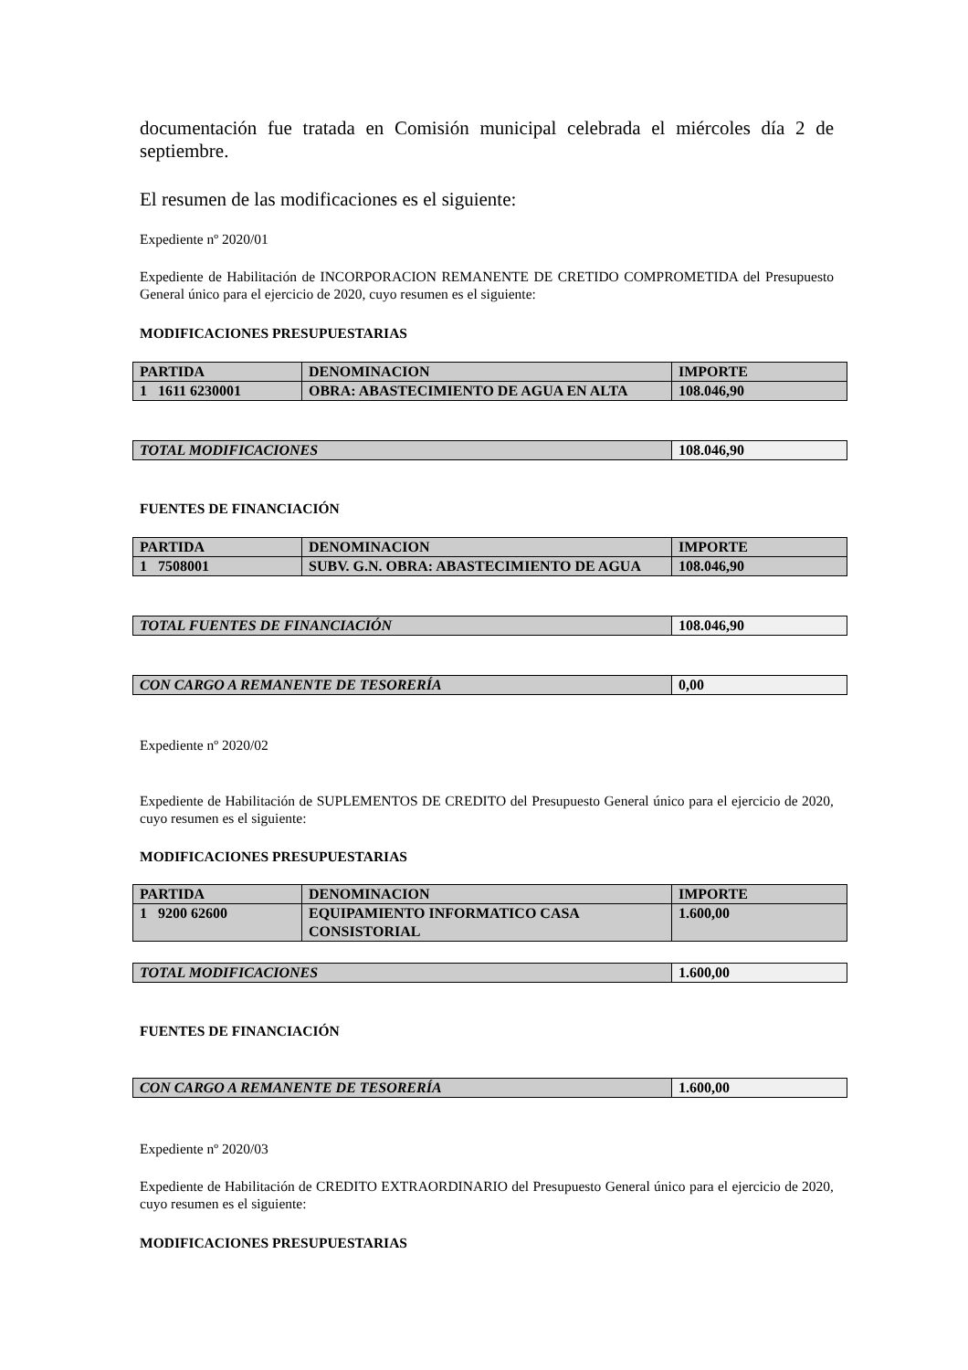documentación fue tratada en Comisión municipal celebrada el miércoles día 2 de septiembre.
El resumen de las modificaciones es el siguiente:
Expediente nº 2020/01
Expediente de Habilitación de INCORPORACION REMANENTE DE CRETIDO COMPROMETIDA del Presupuesto General único para el ejercicio de 2020, cuyo resumen es el siguiente:
MODIFICACIONES PRESUPUESTARIAS
| PARTIDA | DENOMINACION | IMPORTE |
| 1 1611 6230001 | OBRA: ABASTECIMIENTO DE AGUA EN ALTA | 108.046,90 |
| TOTAL MODIFICACIONES | 108.046,90 |
FUENTES DE FINANCIACIÓN
| PARTIDA | DENOMINACION | IMPORTE |
| 1 7508001 | SUBV. G.N. OBRA: ABASTECIMIENTO DE AGUA | 108.046,90 |
| TOTAL FUENTES DE FINANCIACIÓN | 108.046,90 |
| CON CARGO A REMANENTE DE TESORERÍA | 0,00 |
Expediente nº 2020/02
Expediente de Habilitación de SUPLEMENTOS DE CREDITO del Presupuesto General único para el ejercicio de 2020, cuyo resumen es el siguiente:
MODIFICACIONES PRESUPUESTARIAS
| PARTIDA | DENOMINACION | IMPORTE |
| 1 9200 62600 | EQUIPAMIENTO INFORMATICO CASA CONSISTORIAL | 1.600,00 |
| TOTAL MODIFICACIONES | 1.600,00 |
FUENTES DE FINANCIACIÓN
| CON CARGO A REMANENTE DE TESORERÍA | 1.600,00 |
Expediente nº 2020/03
Expediente de Habilitación de CREDITO EXTRAORDINARIO del Presupuesto General único para el ejercicio de 2020, cuyo resumen es el siguiente:
MODIFICACIONES PRESUPUESTARIAS